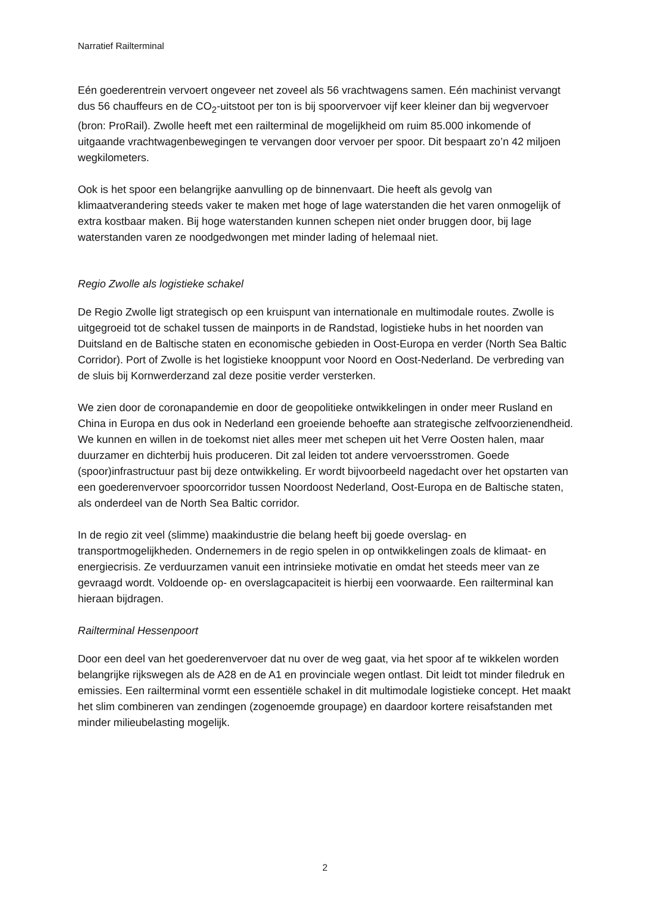Narratief Railterminal
Eén goederentrein vervoert ongeveer net zoveel als 56 vrachtwagens samen. Eén machinist vervangt dus 56 chauffeurs en de CO<sub>2</sub>-uitstoot per ton is bij spoorvervoer vijf keer kleiner dan bij wegvervoer (bron: ProRail). Zwolle heeft met een railterminal de mogelijkheid om ruim 85.000 inkomende of uitgaande vrachtwagenbewegingen te vervangen door vervoer per spoor. Dit bespaart zo’n 42 miljoen wegkilometers.
Ook is het spoor een belangrijke aanvulling op de binnenvaart. Die heeft als gevolg van klimaatverandering steeds vaker te maken met hoge of lage waterstanden die het varen onmogelijk of extra kostbaar maken. Bij hoge waterstanden kunnen schepen niet onder bruggen door, bij lage waterstanden varen ze noodgedwongen met minder lading of helemaal niet.
Regio Zwolle als logistieke schakel
De Regio Zwolle ligt strategisch op een kruispunt van internationale en multimodale routes. Zwolle is uitgegroeid tot de schakel tussen de mainports in de Randstad, logistieke hubs in het noorden van Duitsland en de Baltische staten en economische gebieden in Oost-Europa en verder (North Sea Baltic Corridor). Port of Zwolle is het logistieke knooppunt voor Noord en Oost-Nederland. De verbreding van de sluis bij Kornwerderzand zal deze positie verder versterken.
We zien door de coronapandemie en door de geopolitieke ontwikkelingen in onder meer Rusland en China in Europa en dus ook in Nederland een groeiende behoefte aan strategische zelfvoorzienendheid. We kunnen en willen in de toekomst niet alles meer met schepen uit het Verre Oosten halen, maar duurzamer en dichterbij huis produceren. Dit zal leiden tot andere vervoersstromen. Goede (spoor)infrastructuur past bij deze ontwikkeling. Er wordt bijvoorbeeld nagedacht over het opstarten van een goederenvervoer spoorcorridor tussen Noordoost Nederland, Oost-Europa en de Baltische staten, als onderdeel van de North Sea Baltic corridor.
In de regio zit veel (slimme) maakindustrie die belang heeft bij goede overslag- en transportmogelijkheden. Ondernemers in de regio spelen in op ontwikkelingen zoals de klimaat- en energiecrisis. Ze verduurzamen vanuit een intrinsieke motivatie en omdat het steeds meer van ze gevraagd wordt. Voldoende op- en overslagcapaciteit is hierbij een voorwaarde. Een railterminal kan hieraan bijdragen.
Railterminal Hessenpoort
Door een deel van het goederenvervoer dat nu over de weg gaat, via het spoor af te wikkelen worden belangrijke rijkswegen als de A28 en de A1 en provinciale wegen ontlast. Dit leidt tot minder filedruk en emissies. Een railterminal vormt een essentiële schakel in dit multimodale logistieke concept. Het maakt het slim combineren van zendingen (zogenoemde groupage) en daardoor kortere reisafstanden met minder milieubelasting mogelijk.
2